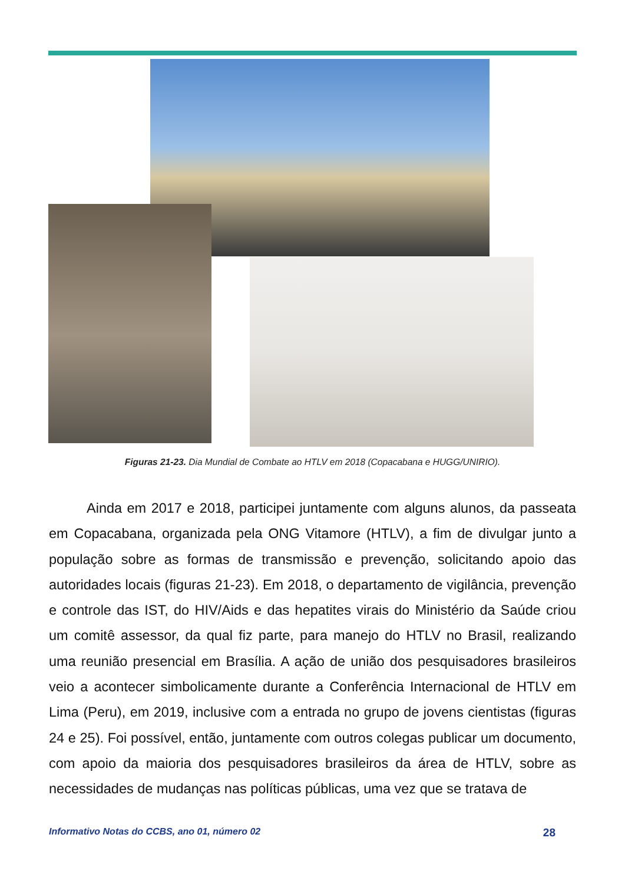Figuras 21-23. Dia Mundial de Combate ao HTLV em 2018 (Copacabana e HUGG/UNIRIO).
Ainda em 2017 e 2018, participei juntamente com alguns alunos, da passeata em Copacabana, organizada pela ONG Vitamore (HTLV), a fim de divulgar junto a população sobre as formas de transmissão e prevenção, solicitando apoio das autoridades locais (figuras 21-23). Em 2018, o departamento de vigilância, prevenção e controle das IST, do HIV/Aids e das hepatites virais do Ministério da Saúde criou um comitê assessor, da qual fiz parte, para manejo do HTLV no Brasil, realizando uma reunião presencial em Brasília. A ação de união dos pesquisadores brasileiros veio a acontecer simbolicamente durante a Conferência Internacional de HTLV em Lima (Peru), em 2019, inclusive com a entrada no grupo de jovens cientistas (figuras 24 e 25). Foi possível, então, juntamente com outros colegas publicar um documento, com apoio da maioria dos pesquisadores brasileiros da área de HTLV, sobre as necessidades de mudanças nas políticas públicas, uma vez que se tratava de
Informativo Notas do CCBS, ano 01, número 02 28